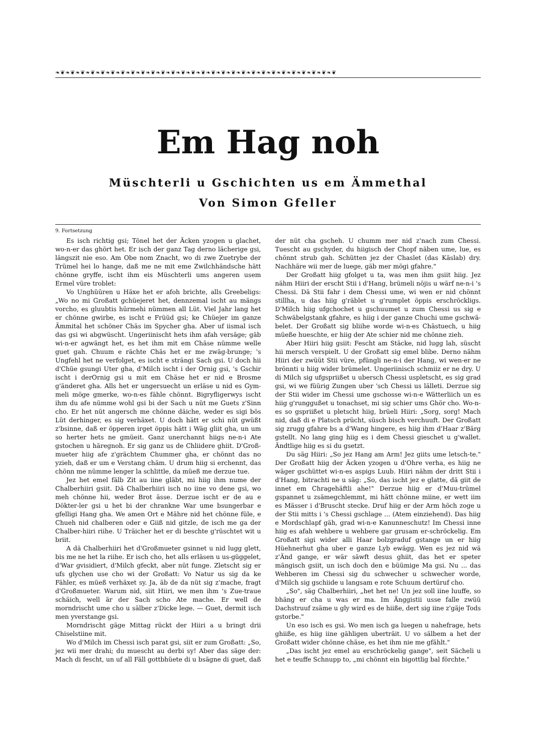❧❦❧❦❧❦❧❦❧❦❧❦❧❦❧❦❧❦❧❦❧❦❧❦❧❦❧❦❧❦❧❦❧❦❧❦❧❦❧❦❧❦❧❦❧❦❧❦❧❦❧❦❧❦❧❦
Em Hag noh
Müschterli u Gschichten us em Ämmethal
Von Simon Gfeller
9. Fortsetzung
Es isch richtig gsi; Tönel het der Äcken yzogen u glachet, wo-n-er das ghört het. Er isch der ganz Tag derno lächerige gsi, längszit nie eso. Am Obe nom Znacht, wo di zwe Zuetrybe der Trümel hei lo hange, daß me ne mit eme Zwilchhändsche hätt chönne gryffe, ischt ihm eis Müschterli ums angeren usem Ermel vüre troblet:
Vo Unghüüren u Häxe het er afoh brichte, alls Greebeligs: „Wo no mi Großatt gchüejeret het, dennzemal ischt au mängs vorcho, es gluubtis hürmehi nümmen all Lüt. Viel Jahr lang het er chönne gwirbe, es ischt e Früüd gsi; ke Chüejer im ganze Ämmital het schöner Chäs im Spycher gha. Aber uf iismal isch das gsi wi abgwüscht. Ungeriinischt hets ihm afah versäge; gäb wi-n-er agwängt het, es het ihm mit em Chäse nümme welle guet gah. Chuum e rächte Chäs het er me zwäg-brunge; 's Ungfehl het ne verfolget, es ischt e strängi Sach gsi. U doch hii d'Chüe gsungi Uter gha, d'Milch ischt i der Ornig gsi, 's Gschir ischt i derOrnig gsi u mit em Chäse het er nid e Brosme g'änderet gha. Alls het er ungersuecht un erläse u nid es Gym-meli möge gmerke, wo-n-es fähle chönnt. Bigryfligerwys ischt ihm du afe nümme wohl gsi bi der Sach u nüt me Guets z'Sinn cho. Er het nüt angersch me chönne däiche, weder es sigi bös Lüt derhinger, es sig verhäxet. U doch hätt er schi nüt gwüßt z'bsinne, daß er öpperen irget öppis hätt i Wäg gliit gha, un um so herter hets ne gmüeit. Ganz unerchannt hiigs ne-n-i Ate gstochen u häregnoh. Er sig ganz us de Chliidere ghiit. D'Groß-mueter hiig afe z'grächtem Chummer gha, er chönnt das no yzieh, daß er um e Verstang chäm. U drum hiig si erchennt, das chönn me nümme lenger la schlittle, da müeß me derzue tue.
Jez het emel fälb Zit au iine gläbt, mi hiig ihm nume der Chalberhiiri gsiit. Dä Chalberhiiri isch no iine vo dene gsi, wo meh chönne hii, weder Brot ässe. Derzue ischt er de au e Dökter-ler gsi u het bi der chrankne War ume bsungerbar e gfelligi Hang gha. We amen Ort e Mähre nid het chönne füle, e Chueh nid chalberen oder e Giiß nid gitzle, de isch me ga der Chalber-hiiri riihe. U Träicher het er di beschte g'rüschtet wit u briit.
A dä Chalberhiiri het d'Großmueter gsinnet u nid lugg glett, bis me ne het la riihe. Er isch cho, het alls erläsen u us-güggelet, d'War gvisidiert, d'Milch gfeckt, aber nüt funge. Zletscht sig er ufs glychen use cho wi der Großatt: Vo Natur us sig da ke Fähler, es müeß verhäxet sy. Ja, äb de da nüt sig z'mache, fragt d'Großmueter. Warum nid, siit Hiiri, we men ihm 's Zue-traue schäich, well är der Sach scho Ate mache. Er well de morndrischt ume cho u sälber z'Dicke lege. — Guet, dermit isch men yverstange gsi.
Morndrischt gäge Mittag rückt der Hiiri a u bringt drii Chiselstiine mit.
Wo d'Milch im Chessi isch parat gsi, siit er zum Großatt: „So, jez wii mer drahi; du muescht au derbi sy! Aber das säge der: Mach di fescht, un uf all Fäll gottbhüete di u bsägne di guet, daß der nüt cha gscheh. U chumm mer nid z'nach zum Chessi. Tuescht au gschyder, du hiigisch der Chopf näben ume, lue, es chönnt strub gah. Schütten jez der Chaslet (das Käslab) dry. Nachhäre wii mer de luege, gäb mer mögi gfahre."
Der Großatt hiig gfolget u ta, was men ihm gsiit hiig. Jez nähm Hiiri der erscht Stii i d'Hang, brümeli nöjis u wärf ne-n-i 's Chessi. Dä Stii fahr i dem Chessi ume, wi wen er nid chönnt stillha, u das hiig g'räblet u g'rumplet öppis erschröckligs. D'Milch hiig ufgchochet u gschuumet u zum Chessi us sig e Schwäbelgstank gfahre, es hiig i der ganze Chuchi ume gschwä-belet. Der Großatt sig bliihe worde wi-n-es Chästuech, u hiig müeße hueschte, er hiig der Ate schier nid me chönne zieh.
Aber Hiiri hiig gsiit: Fescht am Stäcke, nid lugg lah, süscht hii mersch verspielt. U der Großatt sig emel blibe. Derno nähm Hiiri der zwüüt Stii vüre, pfüngli ne-n-i der Hang, wi wen-er ne brönnti u hiig wider brümelet. Ungeriinisch schmiiz er ne dry. U di Milch sig ufgspriißet u ubersch Chessi uspletscht, es sig grad gsi, wi we füürig Zungen uber 'sch Chessi us lälleti. Derzue sig der Stii wider im Chessi ume gschosse wi-n-e Wätterliich un es hiig g'runggußet u tonachset, mi sig schier ums Ghör cho. Wo-n-es so gspriißet u pletscht hiig, brüeli Hiiri: „Sorg, sorg! Mach nid, daß di e Platsch prücht, süsch bisch verchuuft. Der Großatt sig zrugg gfahre bs a d'Wang hingere, es hiig ihm d'Haar z'Bärg gstellt. No lang ging hiig es i dem Chessi gieschet u g'wallet. Ändtlige hiig es si du gsetzt.
Du säg Hiiri: „So jez Hang am Arm! Jez giits ume letsch-te." Der Großatt hiig der Äcken yzogen u d'Ohre verha, es hiig ne wäger gschüttet wi-n-es aspigs Luub. Hiiri nähm der dritt Stii i d'Hang, bitrachti ne u säg: „So, das ischt jez e glatte, dä giit de innet em Chragehäftli ahe!" Derzue hiig er d'Muu-trümel gspannet u zsämegchlemmt, mi hätt chönne miine, er wett iim es Mässer i d'Bruscht stecke. Druf hiig er der Arm höch zoge u der Stii mitts i 's Chessi gschlage ... (Atem einziehend). Das hiig e Mordschlapf gäh, grad wi-n-e Kanunneschutz! Im Chessi inne hiig es afah wehbere u wehbere gar grusam er-schröckelig. Em Großatt sigi wider alli Haar bolzgraduf gstange un er hiig Hüehnerhut gha uber e ganze Lyb ewägg. Wen es jez nid wä z'Änd gange, er wär säwft desus ghiit, das het er speter mängisch gsiit, un isch doch den e büümige Ma gsi. Nu ... das Wehberen im Chessi sig du schwecher u schwecher worde, d'Milch sig gschiide u langsam e rote Schuum dertüruf cho.
„So", säg Chalberhiiri, „het het ne! Un jez soll iine luuffe, so bhäng er cha u was er ma. Im Änggistii usse falle zwüü Dachstruuf zsäme u gly wird es de hiiße, dert sig iine z'gäje Tods gstorbe."
Un eso isch es gsi. Wo men isch ga luegen u nahefrage, hets ghiiße, es hiig iine gähligen uberträit. U vo sälbem a het der Großatt wider chönne chäse, es het ihm nie me gfählt."
„Das ischt jez emel au erschröckelig gange", seit Sächeli u het e teuffe Schnupp to, „mi chönnt ein bigottlig bal förchte."